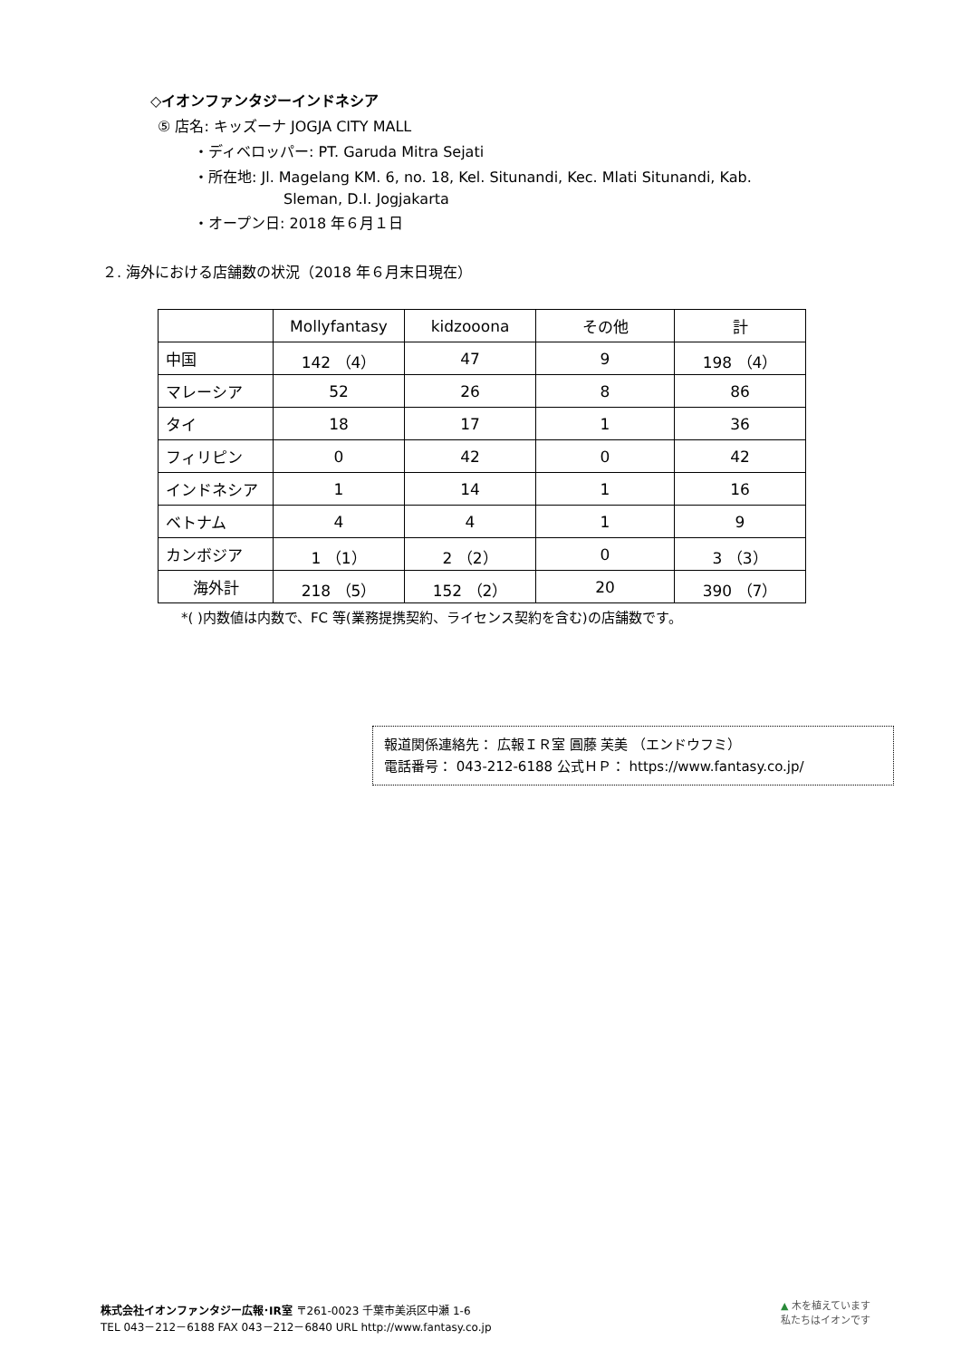◇イオンファンタジーインドネシア
⑤ 店名: キッズーナ JOGJA CITY MALL
・ディベロッパー: PT. Garuda Mitra Sejati
・所在地: Jl. Magelang KM. 6, no. 18, Kel. Situnandi, Kec. Mlati Situnandi, Kab.
Sleman, D.I. Jogjakarta
・オープン日: 2018 年６月１日
２. 海外における店舗数の状況（2018 年６月末日現在）
| | Mollyfantasy | kidzooona | その他 | 計 |
| 中国 | 142 （4） | 47 | 9 | 198 （4） |
| マレーシア | 52 | 26 | 8 | 86 |
| タイ | 18 | 17 | 1 | 36 |
| フィリピン | 0 | 42 | 0 | 42 |
| インドネシア | 1 | 14 | 1 | 16 |
| ベトナム | 4 | 4 | 1 | 9 |
| カンボジア | 1 （1） | 2 （2） | 0 | 3 （3） |
| 海外計 | 218 （5） | 152 （2） | 20 | 390 （7） |
*( )内数値は内数で、FC 等(業務提携契約、ライセンス契約を含む)の店舗数です。
報道関係連絡先： 広報ＩＲ室 圓藤 芙美 （エンドウフミ）
電話番号： 043-212-6188 公式ＨＰ： https://www.fantasy.co.jp/
株式会社イオンファンタジー広報･IR室 〒261-0023 千葉市美浜区中瀬 1-6
TEL 043－212－6188 FAX 043－212－6840 URL http://www.fantasy.co.jp
▲ 木を植えています
私たちはイオンです